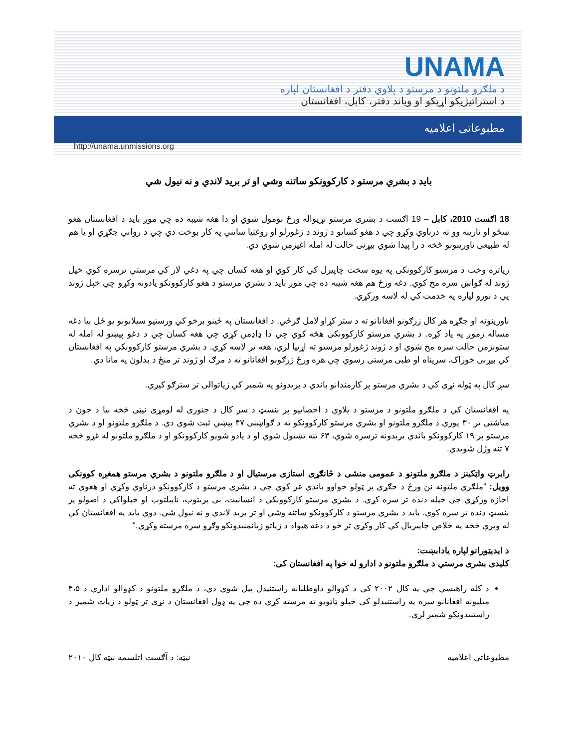UNAMA
د ملګرو ملتونو د مرستو د پلاوي دفتر د افغانستان لپاره
د استراتيژيکو اړيکو او وياند دفتر، کابل، افغانستان
مطبوعاتی اعلاميه
http://unama.unmissions.org
بايد د بشري مرستو د کارکوونکو ساتنه وشي او تر بريد لاندي و نه نيول شي
18 اګست 2010، کابل – 19 اګست د بشری مرستو نړيواله ورځ نومول شوي او دا هغه شيبه ده چي موږ بايد د افغانستان هغو ښځو او نارينه وو ته درناوي وکړو چي د هغو کسانو د ژوند د ژغورلو او روغتيا ساتنې په کار بوخت دي چي د رواني جګړي او يا هم له طبيعی ناورينونو څخه د را پيدا شوي بيړنی حالت له امله اغيزمن شوي دي.
زياتره وخت د مرستو کارکوونکی په يوه سخت چاپيرل کي کار کوي او هغه کسان چي په دغي لار کي مرستي ترسره کوي خپل ژوند له ګواښ سره مخ کوي. دغه ورځ هم هغه شيبه ده چي موږ بايد د بشري مرستو د هغو کارکوونکو يادونه وکړو چي خپل ژوند يي د نورو لپاره په خدمت کي له لاسه ورکړي.
ناورينونه او جګړه هر کال زرګونو افغانانو ته د ستر کړاو لامل ګرځي. د افغانستان په ځينو برخو کي ورستيو سيلابونو يو ځل بيا دغه مساله زموږ په ياد کړه. د بشري مرستو کارکوونکی هڅه کوي چي دا ډاډمن کړي چي هغه کسان چي د دغو پيښو له امله له ستونزمن حالت سره مخ شوي او د ژوند ژغورلو مرستو ته اړتيا لري، هغه تر لاسه کړي. د بشري مرستو کارکوونکي په افغانستان کي بيړنی خوراک، سرپناه او طبی مرستی رسوي چي هره ورځ زرګونو افغانانو ته د مرګ او ژوند تر منځ د بدلون په مانا دي.
سږ کال په ټوله نړی کي د بشري مرستو پر کارمندانو باندي د بريدونو په شمير کي زياتوالی تر سترګو کيږي.
په افغانستان کي د ملګرو ملتونو د مرستو د پلاوي د احصاييو پر بنسټ د سږ کال د جنوری له لومړی نيټی څخه بيا د جون د مياشتی تر ۳۰ پوري د ملګرو ملتونو او بشري مرستو کارکوونکو ته د ګواښنی ۴۷ پيښي ثبت شوي دي. د ملګرو ملتونو او د بشري مرستو پر ۱۹ کارکوونکو باندي بريدونه ترسره شوي، ۶۳ تنه تښتول شوي او د يادو شويو کارکوونکو او د ملګرو ملتونو له غړو څخه ۷ تنه وژل شويدي.
رابرټ واټکينز د ملګرو ملتونو د عمومی منشی د ځانګړی استازی مرستيال او د ملګرو ملتونو د بشري مرستو همغږه کوونکی وويل: "ملګري ملتونه نن ورځ د جګړي پر ټولو خواوو باندي غږ کوي چي د بشري مرستو د کارکوونکو درناوي وکړي او هغوي ته اجازه ورکړي چي خپله دنده تر سره کړي. د بشري مرستو کارکوونکي د انسانيت، بی پريتوب، ناپيلتوب او خپلواکي د اصولو پر بنسټ دنده تر سره کوي. بايد د بشري مرستو د کارکوونکو ساتنه وشي او تر بريد لاندي و نه نيول شي. دوي بايد په افغانستان کي له ويرې څخه په خلاص چاپيريال کي کار وکړي تر څو د دغه هيواد د زياتو زيانمنيدونکو وګړو سره مرسته وکړي."
د ايديټورانو لپاره يادابښت:
کليدی بشری مرستي د ملګرو ملتونو د ادارو له خوا په افغانستان کی:
د کله راهيسي چي په کال ۲۰۰۲ کی د کډوالو داوطلبانه راستنيدل پيل شوي دي، د ملګرو ملتونو د کډوالو اداري د ۴،۵ ميليونه افغانانو سره په راستنيدلو کی خپلو ټاټوبو ته مرسته کړي ده چي په ډول افغانستان د نړی تر ټولو د زيات شمير د راستنيدونکو شمير لری.
مطبوعاتی اعلاميه نيټه: د آګست اتلسمه نيټه کال ۲۰۱۰